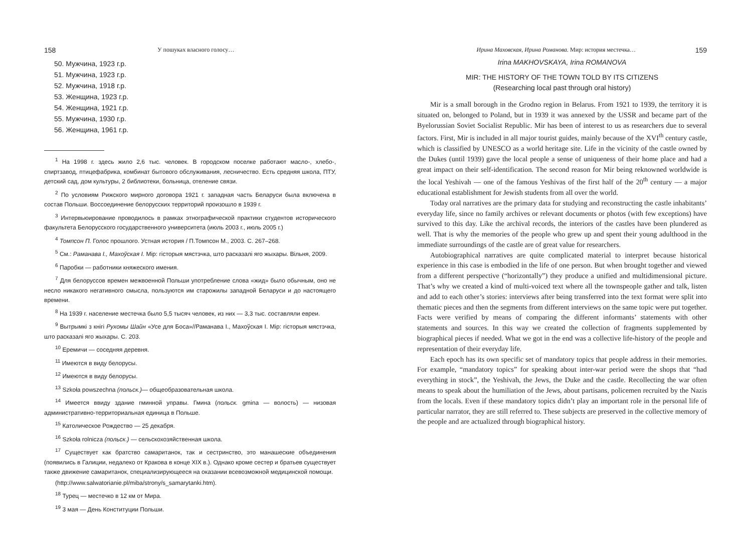158 У пошуках власного голосу…
50. Мужчина, 1923 г.р.
51. Мужчина, 1923 г.р.
52. Мужчина, 1918 г.р.
53. Женщина, 1923 г.р.
54. Женщина, 1921 г.р.
55. Мужчина, 1930 г.р.
56. Женщина, 1961 г.р.
<sup>1</sup> На 1998 г. здесь жило 2,6 тыс. человек. В городском поселке работают масло-, хлебо-, спиртзавод, птицефабрика, комбинат бытового обслуживания, лесничество. Есть средняя школа, ПТУ, детский сад, дом культуры, 2 библиотеки, больница, отеление связи.
<sup>2</sup> По условиям Рижского мирного договора 1921 г. западная часть Беларуси была включена в состав Польши. Воссоединение белорусских территорий произошло в 1939 г.
<sup>3</sup> Интервьюирование проводилось в рамках этнографической практики студентов исторического факультета Белорусского государственного университета (июль 2003 г., июль 2005 г.)
<sup>4</sup> Томпсон П. Голос прошлого. Устная история / П.Томпсон М., 2003. С. 267–268.
<sup>5</sup> См.: Раманава І., Махоўская І. Мір: гісторыя мястэчка, што расказалі яго жыхары. Вільня, 2009.
<sup>6</sup> Паробки — работники княжеского имения.
<sup>7</sup> Для белоруссов времен межвоенной Польши употребление слова «жид» было обычным, оно не несло никакого негативного смысла, пользуются им старожилы западной Беларуси и до настоящего времени.
<sup>8</sup> На 1939 г. население местечка было 5,5 тысяч человек, из них — 3,3 тыс. составляли евреи.
<sup>9</sup> Вытрымкі з кнігі Рухомы Шайн «Усе для Боса»//Раманава І., Махоўская І. Мір: гісторыя мястэчка, што расказалі яго жыхары. С. 203.
<sup>10</sup> Еремичи — соседняя деревня.
<sup>11</sup> Имеются в виду белорусы.
<sup>12</sup> Имеются в виду белорусы.
<sup>13</sup> Szkoła powszechna (польск.)— общеобразовательная школа.
<sup>14</sup> Имеется ввиду здание гминной управы. Гмина (польск. gmina — волость) — низовая административно-территориальная единица в Польше.
<sup>15</sup> Католическое Рождество — 25 декабря.
<sup>16</sup> Szkoła rolnicza (польск.) — сельскохозяйственная школа.
<sup>17</sup> Существует как братство самаританок, так и сестринство, это манашеские объединения (появились в Галиции, недалеко от Кракова в конце XIX в.). Однако кроме сестер и братьев существует также движение самаританок, специализирующееся на оказании всевозможной медицинской помощи.
(http://www.salwatorianie.pl/miba/strony/s_samarytanki.htm).
<sup>18</sup> Турец — местечко в 12 км от Мира.
<sup>19</sup> 3 мая — День Конституции Польши.
Ирина Маховская, Ирина Романова. Мир: история местечка… 159
Irina MAKHOVSKAYA, Irina ROMANOVA
MIR: THE HISTORY OF THE TOWN TOLD BY ITS CITIZENS
(Researching local past through oral history)
Mir is a small borough in the Grodno region in Belarus. From 1921 to 1939, the territory it is situated on, belonged to Poland, but in 1939 it was annexed by the USSR and became part of the Byelorussian Soviet Socialist Republic. Mir has been of interest to us as researchers due to several factors. First, Mir is included in all major tourist guides, mainly because of the XVI<sup>th</sup> century castle, which is classified by UNESCO as a world heritage site. Life in the vicinity of the castle owned by the Dukes (until 1939) gave the local people a sense of uniqueness of their home place and had a great impact on their self-identification. The second reason for Mir being reknowned worldwide is the local Yeshivah — one of the famous Yeshivas of the first half of the 20<sup>th</sup> century — a major educational establishment for Jewish students from all over the world.
Today oral narratives are the primary data for studying and reconstructing the castle inhabitants’ everyday life, since no family archives or relevant documents or photos (with few exceptions) have survived to this day. Like the archival records, the interiors of the castles have been plundered as well. That is why the memories of the people who grew up and spent their young adulthood in the immediate surroundings of the castle are of great value for researchers.
Autobiographical narratives are quite complicated material to interpret because historical experience in this case is embodied in the life of one person. But when brought together and viewed from a different perspective (“horizontally”) they produce a unified and multidimensional picture. That’s why we created a kind of multi-voiced text where all the townspeople gather and talk, listen and add to each other’s stories: interviews after being transferred into the text format were split into thematic pieces and then the segments from different interviews on the same topic were put together. Facts were verified by means of comparing the different informants’ statements with other statements and sources. In this way we created the collection of fragments supplemented by biographical pieces if needed. What we got in the end was a collective life-history of the people and representation of their everyday life.
Each epoch has its own specific set of mandatory topics that people address in their memories. For example, “mandatory topics” for speaking about inter-war period were the shops that “had everything in stock”, the Yeshivah, the Jews, the Duke and the castle. Recollecting the war often means to speak about the humiliation of the Jews, about partisans, policemen recruited by the Nazis from the locals. Even if these mandatory topics didn’t play an important role in the personal life of particular narrator, they are still referred to. These subjects are preserved in the collective memory of the people and are actualized through biographical history.